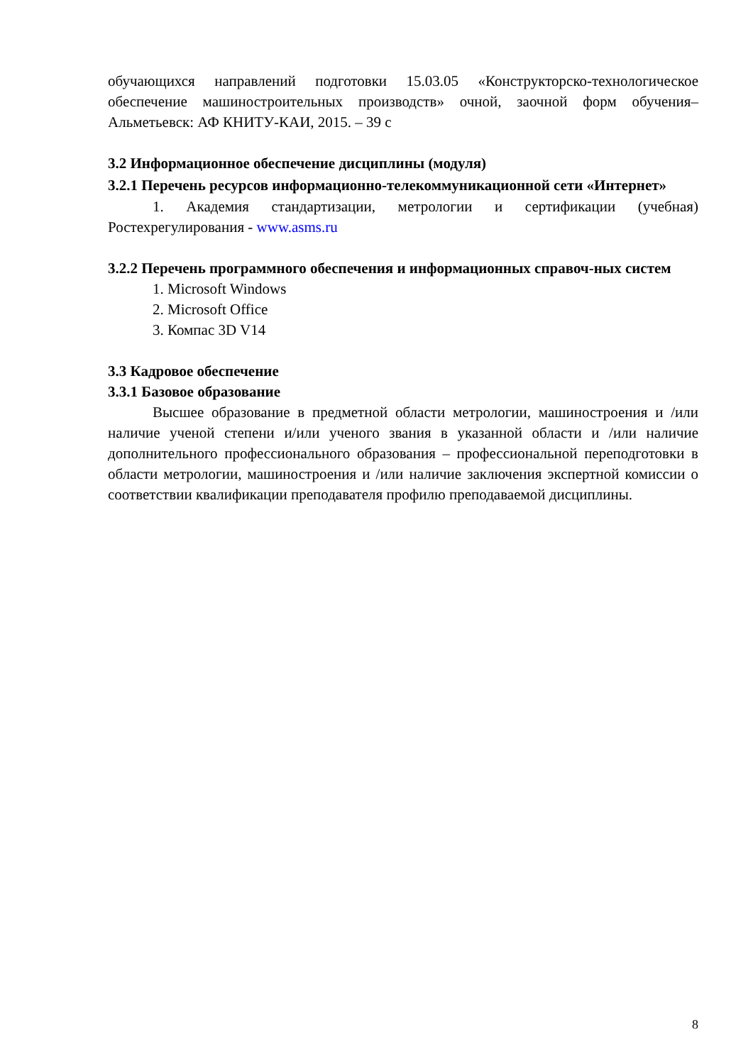обучающихся направлений подготовки 15.03.05 «Конструкторско-технологическое обеспечение машиностроительных производств» очной, заочной форм обучения– Альметьевск: АФ КНИТУ-КАИ, 2015. – 39 с
3.2 Информационное обеспечение дисциплины (модуля)
3.2.1 Перечень ресурсов информационно-телекоммуникационной сети «Интернет»
1. Академия стандартизации, метрологии и сертификации (учебная) Ростехрегулирования - www.asms.ru
3.2.2 Перечень программного обеспечения и информационных справоч-ных систем
1. Microsoft Windows
2. Microsoft Office
3. Компас 3D V14
3.3 Кадровое обеспечение
3.3.1 Базовое образование
Высшее образование в предметной области метрологии, машиностроения и /или наличие ученой степени и/или ученого звания в указанной области и /или наличие дополнительного профессионального образования – профессиональной переподготовки в области метрологии, машиностроения и /или наличие заключения экспертной комиссии о соответствии квалификации преподавателя профилю преподаваемой дисциплины.
8